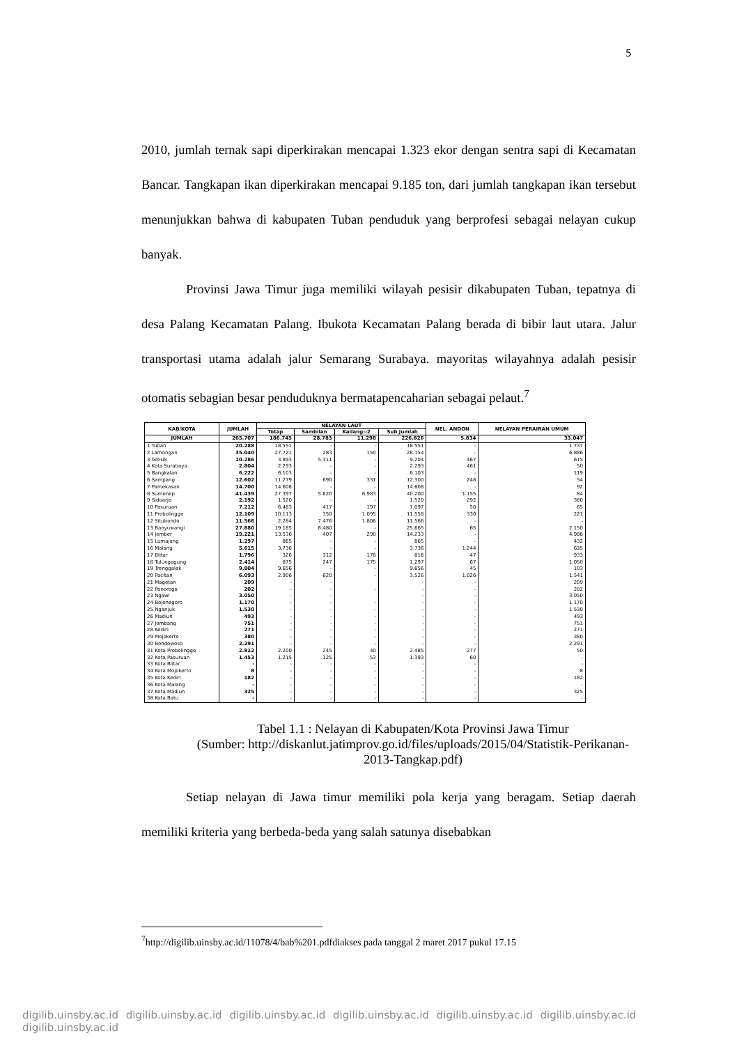5
2010, jumlah ternak sapi diperkirakan mencapai 1.323 ekor dengan sentra sapi di Kecamatan Bancar. Tangkapan ikan diperkirakan mencapai 9.185 ton, dari jumlah tangkapan ikan tersebut menunjukkan bahwa di kabupaten Tuban penduduk yang berprofesi sebagai nelayan cukup banyak.
Provinsi Jawa Timur juga memiliki wilayah pesisir dikabupaten Tuban, tepatnya di desa Palang Kecamatan Palang. Ibukota Kecamatan Palang berada di bibir laut utara. Jalur transportasi utama adalah jalur Semarang Surabaya. mayoritas wilayahnya adalah pesisir otomatis sebagian besar penduduknya bermatapencaharian sebagai pelaut.<sup>7</sup>
| KAB/KOTA | JUMLAH | NELAYAN LAUT | | | | NEL. ANDON | NELAYAN PERAIRAN UMUM |
| --- | --- | --- | --- | --- | --- | --- | --- |
| | | Tetap | Sambilan | Kadang--2 | Sub Jumlah | | |
| JUMLAH | 265.707 | 186.745 | 28.783 | 11.298 | 226.826 | 5.834 | 33.047 |
| 1 Tuban | 20.288 | 18.551 | - | - | 18.551 | - | 1.737 |
| 2 Lamongan | 35.040 | 27.721 | 283 | 150 | 28.154 | - | 6.886 |
| 3 Gresik | 10.286 | 3.893 | 5.311 | - | 9.204 | 467 | 615 |
| 4 Kota Surabaya | 2.804 | 2.293 | - | - | 2.293 | 461 | 50 |
| 5 Bangkalan | 6.222 | 6.103 | - | - | 6.103 | - | 119 |
| 6 Sampang | 12.602 | 11.279 | 690 | 331 | 12.300 | 248 | 54 |
| 7 Pamekasan | 14.700 | 14.608 | - | - | 14.608 | - | 92 |
| 8 Sumenep | 41.439 | 27.397 | 5.820 | 6.983 | 40.200 | 1.155 | 84 |
| 9 Sidoarjo | 2.192 | 1.520 | - | - | 1.520 | 292 | 380 |
| 10 Pasuruan | 7.212 | 6.483 | 417 | 197 | 7.097 | 50 | 65 |
| 11 Probolinggo | 12.109 | 10.113 | 350 | 1.095 | 11.558 | 330 | 221 |
| 12 Situbondo | 11.566 | 2.284 | 7.476 | 1.806 | 11.566 | - | - |
| 13 Banyuwangi | 27.880 | 19.185 | 6.480 | - | 25.665 | 65 | 2.150 |
| 14 Jember | 19.221 | 13.536 | 407 | 290 | 14.233 | - | 4.988 |
| 15 Lumajang | 1.297 | 865 | - | - | 865 | - | 432 |
| 16 Malang | 5.615 | 3.736 | - | - | 3.736 | 1.244 | 635 |
| 17 Blitar | 1.796 | 326 | 312 | 178 | 816 | 47 | 933 |
| 18 Tulungagung | 2.414 | 875 | 247 | 175 | 1.297 | 67 | 1.050 |
| 19 Trenggalek | 9.804 | 9.656 | - | - | 9.656 | 45 | 103 |
| 20 Pacitan | 6.093 | 2.906 | 620 | - | 3.526 | 1.026 | 1.541 |
| 21 Magetan | 209 | - | - | | - | - | 209 |
| 22 Ponorogo | 202 | - | - | - | - | - | 202 |
| 23 Ngawi | 3.050 | - | - | | - | - | 3.050 |
| 24 Bojonegoro | 1.170 | - | - | - | - | - | 1.170 |
| 25 Nganjuk | 1.530 | - | - | - | - | - | 1.530 |
| 26 Madiun | 493 | - | - | - | - | - | 493 |
| 27 Jombang | 751 | - | - | - | - | - | 751 |
| 28 Kediri | 271 | - | - | - | - | - | 271 |
| 29 Mojokerto | 380 | - | - | - | - | - | 380 |
| 30 Bondowoso | 2.291 | - | - | - | - | - | 2.291 |
| 31 Kota Probolinggo | 2.812 | 2.200 | 245 | 40 | 2.485 | 277 | 50 |
| 32 Kota Pasuruan | 1.453 | 1.215 | 125 | 53 | 1.393 | 60 | - |
| 33 Kota Blitar | - | - | - | - | - | - | - |
| 34 Kota Mojokerto | 8 | - | - | - | - | - | 8 |
| 35 Kota Kediri | 182 | - | - | - | - | - | 182 |
| 36 Kota Malang | - | - | - | - | - | - | - |
| 37 Kota Madiun | 325 | - | - | - | - | - | 325 |
| 38 Kota Batu | - | - | - | - | - | - | - |
Tabel 1.1 : Nelayan di Kabupaten/Kota Provinsi Jawa Timur
(Sumber: http://diskanlut.jatimprov.go.id/files/uploads/2015/04/Statistik-Perikanan-2013-Tangkap.pdf)
Setiap nelayan di Jawa timur memiliki pola kerja yang beragam. Setiap daerah memiliki kriteria yang berbeda-beda yang salah satunya disebabkan
<sup>7</sup> http://digilib.uinsby.ac.id/11078/4/bab%201.pdfdiakses pada tanggal 2 maret 2017 pukul 17.15
digilib.uinsby.ac.id digilib.uinsby.ac.id digilib.uinsby.ac.id digilib.uinsby.ac.id digilib.uinsby.ac.id digilib.uinsby.ac.id digilib.uinsby.ac.id